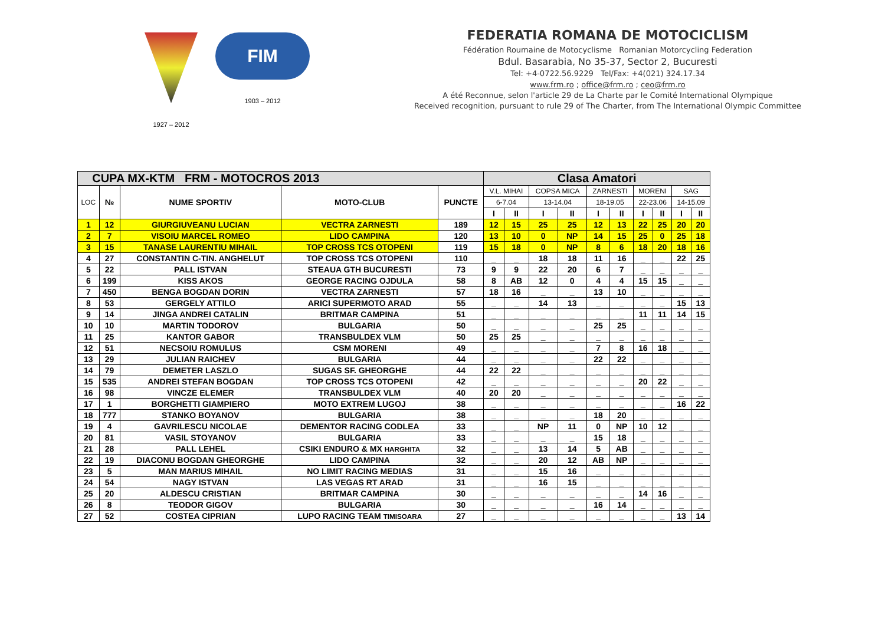1927 – 2012
FIM
1903 – 2012
FEDERATIA ROMANA DE MOTOCICLISM
Fédération Roumaine de Motocyclisme Romanian Motorcycling Federation
Bdul. Basarabia, No 35-37, Sector 2, Bucuresti
Tel: +4-0722.56.9229 Tel/Fax: +4(021) 324.17.34
www.frm.ro ; office@frm.ro ; ceo@frm.ro
A été Reconnue, selon l'article 29 de La Charte par le Comité International Olympique
Received recognition, pursuant to rule 29 of The Charter, from The International Olympic Committee
| CUPA MX-KTM FRM - MOTOCROS 2013 | | | | | Clasa Amatori | | | | | | | | | |
| LOC | № | NUME SPORTIV | MOTO-CLUB | PUNCTE | V.L. MIHAI | | COPSA MICA | | ZARNESTI | | MORENI | | SAG | |
| | | | | | 6-7.04 | | 13-14.04 | | 18-19.05 | | 22-23.06 | | 14-15.09 | |
| | | | | | I | II | I | II | I | II | I | II | I | II |
| 1 | 12 | GIURGIUVEANU LUCIAN | VECTRA ZARNESTI | 189 | 12 | 15 | 25 | 25 | 12 | 13 | 22 | 25 | 20 | 20 |
| 2 | 7 | VISOIU MARCEL ROMEO | LIDO CAMPINA | 120 | 13 | 10 | 0 | NP | 14 | 15 | 25 | 0 | 25 | 18 |
| 3 | 15 | TANASE LAURENTIU MIHAIL | TOP CROSS TCS OTOPENI | 119 | 15 | 18 | 0 | NP | 8 | 6 | 18 | 20 | 18 | 16 |
| 4 | 27 | CONSTANTIN C-TIN. ANGHELUT | TOP CROSS TCS OTOPENI | 110 | _ | _ | 18 | 18 | 11 | 16 | _ | _ | 22 | 25 |
| 5 | 22 | PALL ISTVAN | STEAUA GTH BUCURESTI | 73 | 9 | 9 | 22 | 20 | 6 | 7 | _ | _ | _ | _ |
| 6 | 199 | KISS AKOS | GEORGE RACING OJDULA | 58 | 8 | AB | 12 | 0 | 4 | 4 | 15 | 15 | _ | _ |
| 7 | 450 | BENGA BOGDAN DORIN | VECTRA ZARNESTI | 57 | 18 | 16 | _ | _ | 13 | 10 | _ | _ | _ | _ |
| 8 | 53 | GERGELY ATTILO | ARICI SUPERMOTO ARAD | 55 | _ | _ | 14 | 13 | _ | _ | _ | _ | 15 | 13 |
| 9 | 14 | JINGA ANDREI CATALIN | BRITMAR CAMPINA | 51 | _ | _ | _ | _ | _ | _ | 11 | 11 | 14 | 15 |
| 10 | 10 | MARTIN TODOROV | BULGARIA | 50 | _ | _ | _ | _ | 25 | 25 | _ | _ | _ | _ |
| 11 | 25 | KANTOR GABOR | TRANSBULDEX VLM | 50 | 25 | 25 | _ | _ | _ | _ | _ | _ | _ | _ |
| 12 | 51 | NECSOIU ROMULUS | CSM MORENI | 49 | _ | _ | _ | _ | 7 | 8 | 16 | 18 | _ | _ |
| 13 | 29 | JULIAN RAICHEV | BULGARIA | 44 | _ | _ | _ | _ | 22 | 22 | _ | _ | _ | _ |
| 14 | 79 | DEMETER LASZLO | SUGAS SF. GHEORGHE | 44 | 22 | 22 | _ | _ | _ | _ | _ | _ | _ | _ |
| 15 | 535 | ANDREI STEFAN BOGDAN | TOP CROSS TCS OTOPENI | 42 | _ | _ | _ | _ | _ | _ | 20 | 22 | _ | _ |
| 16 | 98 | VINCZE ELEMER | TRANSBULDEX VLM | 40 | 20 | 20 | _ | _ | _ | _ | _ | _ | _ | _ |
| 17 | 1 | BORGHETTI GIAMPIERO | MOTO EXTREM LUGOJ | 38 | _ | _ | _ | _ | _ | _ | _ | _ | 16 | 22 |
| 18 | 777 | STANKO BOYANOV | BULGARIA | 38 | _ | _ | _ | _ | 18 | 20 | _ | _ | _ | _ |
| 19 | 4 | GAVRILESCU NICOLAE | DEMENTOR RACING CODLEA | 33 | _ | _ | NP | 11 | 0 | NP | 10 | 12 | _ | _ |
| 20 | 81 | VASIL STOYANOV | BULGARIA | 33 | _ | _ | _ | _ | 15 | 18 | _ | _ | _ | _ |
| 21 | 28 | PALL LEHEL | CSIKI ENDURO & MX HARGHITA | 32 | _ | _ | 13 | 14 | 5 | AB | _ | _ | _ | _ |
| 22 | 19 | DIACONU BOGDAN GHEORGHE | LIDO CAMPINA | 32 | _ | _ | 20 | 12 | AB | NP | _ | _ | _ | _ |
| 23 | 5 | MAN MARIUS MIHAIL | NO LIMIT RACING MEDIAS | 31 | _ | _ | 15 | 16 | _ | _ | _ | _ | _ | _ |
| 24 | 54 | NAGY ISTVAN | LAS VEGAS RT ARAD | 31 | _ | _ | 16 | 15 | _ | _ | _ | _ | _ | _ |
| 25 | 20 | ALDESCU CRISTIAN | BRITMAR CAMPINA | 30 | _ | _ | _ | _ | _ | _ | 14 | 16 | _ | _ |
| 26 | 8 | TEODOR GIGOV | BULGARIA | 30 | _ | _ | _ | _ | 16 | 14 | _ | _ | _ | _ |
| 27 | 52 | COSTEA CIPRIAN | LUPO RACING TEAM TIMISOARA | 27 | _ | _ | _ | _ | _ | _ | _ | _ | 13 | 14 |